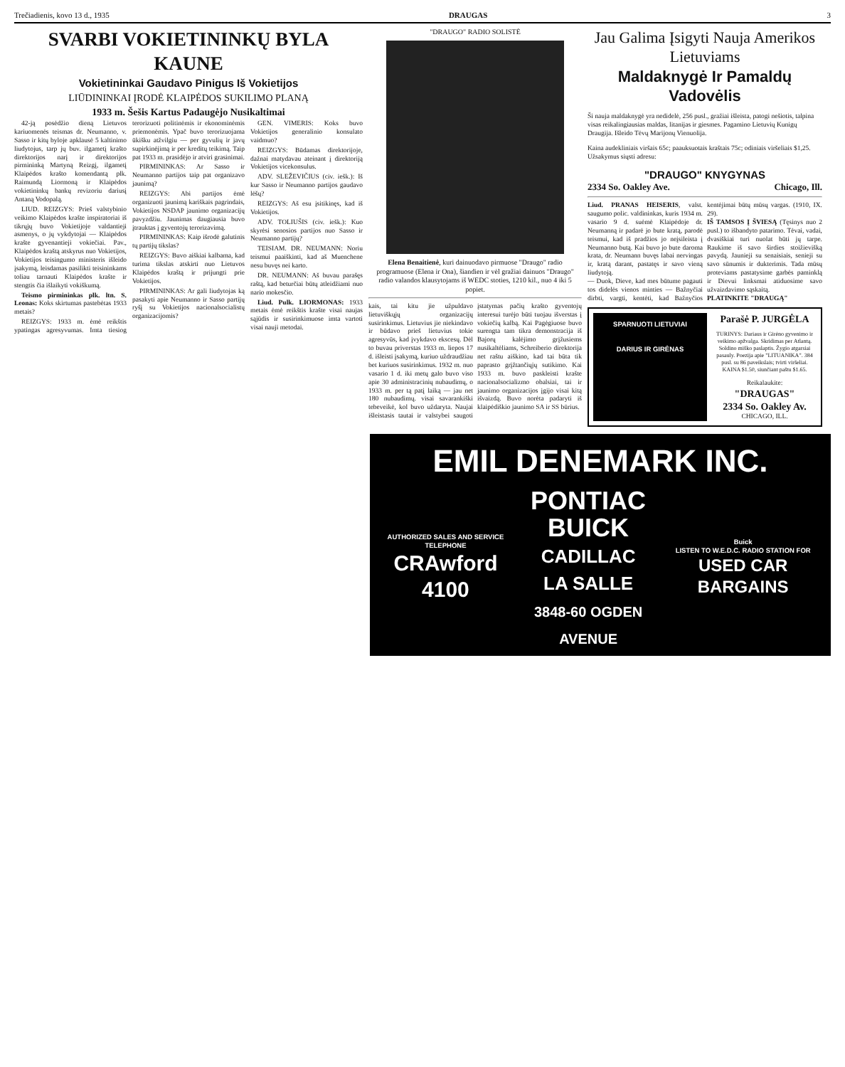Trečiadienis, kovo 13 d., 1935 DRAUGAS 3
SVARBI VOKIETININKŲ BYLA KAUNE
Vokietininkai Gaudavo Pinigus Iš Vokietijos
LIŪDININKAI ĮRODĖ KLAIPĖDOS SUKILIMO PLANĄ
1933 m. Šešis Kartus Padaugėjo Nusikaltimai
42-ją posėdžio dieną Lietuvos kariuomenės teismas dr. Neumanno, v. Sasso ir kitų byloje apklausė 5 kaltinimo liudytojus, tarp jų buv. ilgametį krašto direktorijos narį ir direktorijos pirmininką Martyną Reizgį, ilgametį Klaipėdos krašto komendantą plk. Raimundą Liormoną ir Klaipėdos vokietininkų bankų revizoriu dariusį Antaną Vodopalą.
LIUD. REIZGYS: Prieš valstybinio veikimo Klaipėdos krašte inspiratoriai iš tikrųjų buvo Vokietijoje valdantieji asmenys, o jų vykdytojai — Klaipėdos krašte gyvenantieji vokiečiai. Pav., Klaipėdos kraštą atskyrus nuo Vokietijos, Vokietijos teisingumo ministeris išleido įsakymą, leisdamas pasilikti teisininkams toliau tarnauti Klaipėdos krašte ir stengtis čia išlaikyti vokiškumą.
Teismo pirmininkas plk. ltn. S. Leonas: Koks skirtumas pastebėtas 1933 metais?
REIZGYS: 1933 m. ėmė reikštis ypatingas agresyvumas. Imta tiesiog terorizuoti politinėmis ir ekonominėmis priemonėmis. Ypač buvo terorizuojama ūkišku atžvilgiu — per gyvulių ir javų supirkinėjimą ir per kreditų teikimą. Taip pat 1933 m. prasidėjo ir atviri grasinimai.
PIRMININKAS: Ar Sasso ir Neumanno partijos taip pat organizavo jaunimą?
REIZGYS: Abi partijos ėmė organizuoti jaunimą kariškais pagrindais, Vokietijos NSDAP jaunimo organizacijų pavyzdžiu. Jaunimas daugiausia buvo įtrauktas į gyventojų terorizavimą.
PIRMININKAS: Kaip išrodė galutinis tų partijų tikslas?
REIZGYS: Buvo aiškiai kalbama, kad turima tikslas atskirti nuo Lietuvos Klaipėdos kraštą ir prijungti prie Vokietijos.
PIRMININKAS: Ar gali liudytojas ką pasakyti apie Neumanno ir Sasso partijų ryšį su Vokietijos nacionalsocialistų organizacijomis?
GEN. VIMERIS: Koks buvo Vokietijos generalinio konsulato vaidmuo?
REIZGYS: Būdamas direktorijoje, dažnai matydavau ateinant į direktoriją Vokietijos vicekonsulus.
ADV. SLEŽEVIČIUS (civ. iešk.): Iš kur Sasso ir Neumanno partijos gaudavo lėšų?
REIZGYS: Aš esu įsitikinęs, kad iš Vokietijos.
ADV. TOLIUŠIS (civ. iešk.): Kuo skyrėsi senosios partijos nuo Sasso ir Neumanno partijų?
TEISIAM. DR. NEUMANN: Noriu teismui paaiškinti, kad aš Muenchene nesu buvęs nei karto.
DR. NEUMANN: Aš buvau parašęs raštą, kad beturčiai būtų atleidžiami nuo nario mokesčio.
Liud. Pulk. LIORMONAS: 1933 metais ėmė reikštis krašte visai naujas sąjūdis ir susirinkimuose imta vartoti visai nauji metodai.
"DRAUGO" RADIO SOLISTĖ
Elena Benaitienė, kuri dainuodavo pirmuose "Draugo" radio programuose (Elena ir Ona), šiandien ir vėl gražiai dainuos "Draugo" radio valandos klausytojams iš WEDC stoties, 1210 kil., nuo 4 iki 5 popiet.
kais, tai kitu jie užpuldavo lietuviškųjų organizacijų susirinkimus. Lietuvius jie niekindavo ir būdavo prieš lietuvius tokie agresyvūs, kad įvykdavo ekscesų. Dėl to buvau priverstas 1933 m. liepos 17 d. išleisti įsakymą, kuriuo uždraudžiau bet kuriuos susirinkimus. 1932 m. nuo vasario 1 d. iki metų galo buvo viso apie 30 administracinių nubaudimų, o 1933 m. per tą patį laiką — jau net 180 nubaudimų. visai savarankiški tebeveikė, kol buvo uždaryta. Naujai išleistasis tautai ir valstybei saugoti įstatymas pačių krašto gyventojų interesui turėjo būti tuojau išverstas į vokiečių kalbą. Kai Pagėgiuose buvo surengta tam tikra demonstracija iš Bajorų kalėjimo grįžusiems nusikaltėliams, Schreiberio direktorija net raštu aiškino, kad tai būta tik paprasto grįžtančiųjų sutikimo. Kai 1933 m. buvo paskleisti krašte nacionalsocializmo obalsiai, tai ir jaunimo organizacijos įgijo visai kitą išvaizdą. Buvo norėta padaryti iš klaipėdiškio jaunimo SA ir SS būrius.
Jau Galima Įsigyti Nauja Amerikos Lietuviams
Maldaknygė Ir Pamaldų Vadovėlis
Ši nauja maldaknygė yra nedidelė, 256 pusl., gražiai išleista, patogi nešiotis, talpina visas reikalingiausias maldas, litanijas ir giesmes. Pagamino Lietuvių Kunigų Draugija. Išleido Tėvų Marijonų Vienuolija.
Kaina audekliniais viršais 65c; paauksuotais kraštais 75c; odiniais viršeliais $1,25. Užsakymus siųsti adresu:
"DRAUGO" KNYGYNAS
2334 So. Oakley Ave. Chicago, Ill.
Liud. PRANAS HEISERIS, valst. saugumo polic. valdininkas, kuris 1934 m. vasario 9 d. suėmė Klaipėdoje dr. Neumanną ir padarė jo bute kratą, parodė teismui, kad iš pradžios jo neįsileista į Neumanno butą. Kai buvo jo bute daroma krata, dr. Neumann buvęs labai nervingas ir, kratą darant, pastatęs ir savo vieną liudytoją.
— Duok, Dieve, kad mes būtume pagauti tos didelės vienos minties — Bažnyčiai dirbti, vargti, kentėti, kad Bažnyčios kentėjimai būtų mūsų vargas. (1910, IX. 29).
IŠ TAMSOS Į ŠVIESĄ (Tęsinys nuo 2 pusl.) to išbandyto patarimo. Tėvai, vadai, dvasiškiai turi nuolat būti jų tarpe. Raukime iš savo širdies stoižievišką pavydą. Jaunieji su senaisiais, senieji su savo sūnumis ir dukterimis. Tada mūsų proteviams pastatysime garbės paminklą ir Dievui linksmai atiduosime savo užvaizdavimo sąskaitą.
PLATINKITE "DRAUGĄ"
SPARNUOTI LIETUVIAI
DARIUS IR GIRĖNAS
Parašė P. JURGĖLA
TURINYS: Dariaus ir Girėno gyvenimo ir veikimo apžvalga. Skridimas per Atlantą. Soldino miško paslaptis. Žygio atgarsiai pasauly. Poezija apie "LITUANIKA". 384 pusl. su 86 paveikslais; tvirti viršeliai. KAINA $1.50, siunčiant paštu $1.65.
Reikalaukite:
"DRAUGAS"
2334 So. Oakley Av.
CHICAGO, ILL.
EMIL DENEMARK INC.
AUTHORIZED SALES AND SERVICE
TELEPHONE
CRAwford 4100
PONTIAC
BUICK
CADILLAC
LA SALLE
3848-60 OGDEN AVENUE
Buick
LISTEN TO W.E.D.C. RADIO STATION FOR
USED CAR BARGAINS